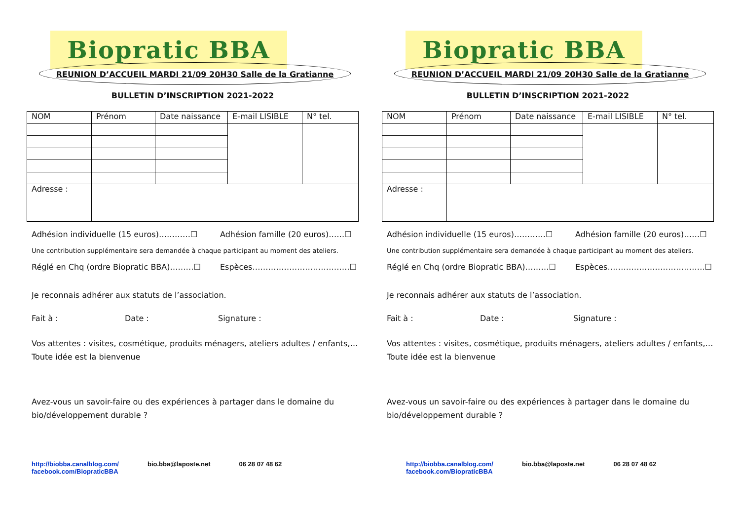Biopratic BBA
REUNION D’ACCUEIL MARDI 21/09 20H30 Salle de la Gratianne
BULLETIN D’INSCRIPTION 2021-2022
| NOM | Prénom | Date naissance | E-mail LISIBLE | N° tel. |
| Adresse : | | | | |
Adhésion individuelle (15 euros)…………☐ Adhésion famille (20 euros)……☐
Une contribution supplémentaire sera demandée à chaque participant au moment des ateliers.
Réglé en Chq (ordre Biopratic BBA)………☐ Espèces……………………………….☐
Je reconnais adhérer aux statuts de l’association.
Fait à : Date : Signature :
Vos attentes : visites, cosmétique, produits ménagers, ateliers adultes / enfants,…
Toute idée est la bienvenue
Avez-vous un savoir-faire ou des expériences à partager dans le domaine du bio/développement durable ?
http://biobba.canalblog.com/
facebook.com/BiopraticBBA bio.bba@laposte.net 06 28 07 48 62
Biopratic BBA
REUNION D’ACCUEIL MARDI 21/09 20H30 Salle de la Gratianne
BULLETIN D’INSCRIPTION 2021-2022
| NOM | Prénom | Date naissance | E-mail LISIBLE | N° tel. |
| Adresse : | | | | |
Adhésion individuelle (15 euros)…………☐ Adhésion famille (20 euros)……☐
Une contribution supplémentaire sera demandée à chaque participant au moment des ateliers.
Réglé en Chq (ordre Biopratic BBA)………☐ Espèces……………………………….☐
Je reconnais adhérer aux statuts de l’association.
Fait à : Date : Signature :
Vos attentes : visites, cosmétique, produits ménagers, ateliers adultes / enfants,…
Toute idée est la bienvenue
Avez-vous un savoir-faire ou des expériences à partager dans le domaine du bio/développement durable ?
http://biobba.canalblog.com/
facebook.com/BiopraticBBA bio.bba@laposte.net 06 28 07 48 62